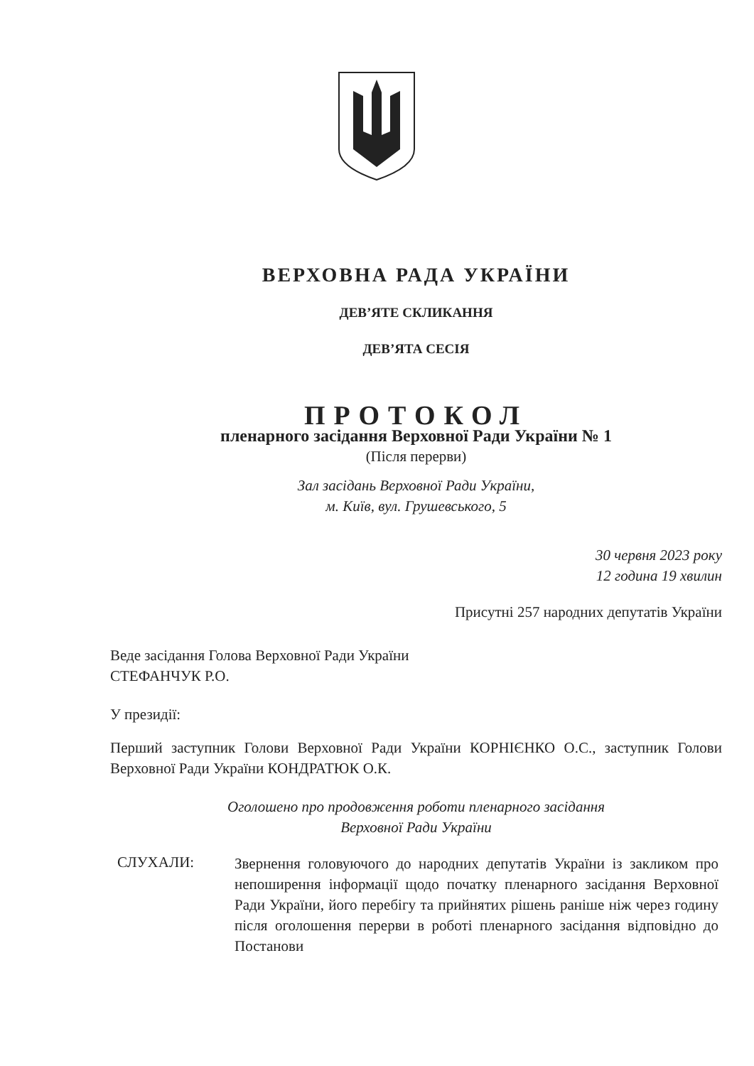ВЕРХОВНА РАДА УКРАЇНИ
ДЕВ’ЯТЕ СКЛИКАННЯ
ДЕВ’ЯТА СЕСІЯ
ПРОТОКОЛ
пленарного засідання Верховної Ради України № 1
(Після перерви)
Зал засідань Верховної Ради України,
м. Київ, вул. Грушевського, 5
30 червня 2023 року
12 година 19 хвилин
Присутні 257 народних депутатів України
Веде засідання Голова Верховної Ради України
СТЕФАНЧУК Р.О.
У президії:
Перший заступник Голови Верховної Ради України КОРНІЄНКО О.С., заступник Голови Верховної Ради України КОНДРАТЮК О.К.
Оголошено про продовження роботи пленарного засідання
Верховної Ради України
СЛУХАЛИ:
Звернення головуючого до народних депутатів України із закликом про непоширення інформації щодо початку пленарного засідання Верховної Ради України, його перебігу та прийнятих рішень раніше ніж через годину після оголошення перерви в роботі пленарного засідання відповідно до Постанови